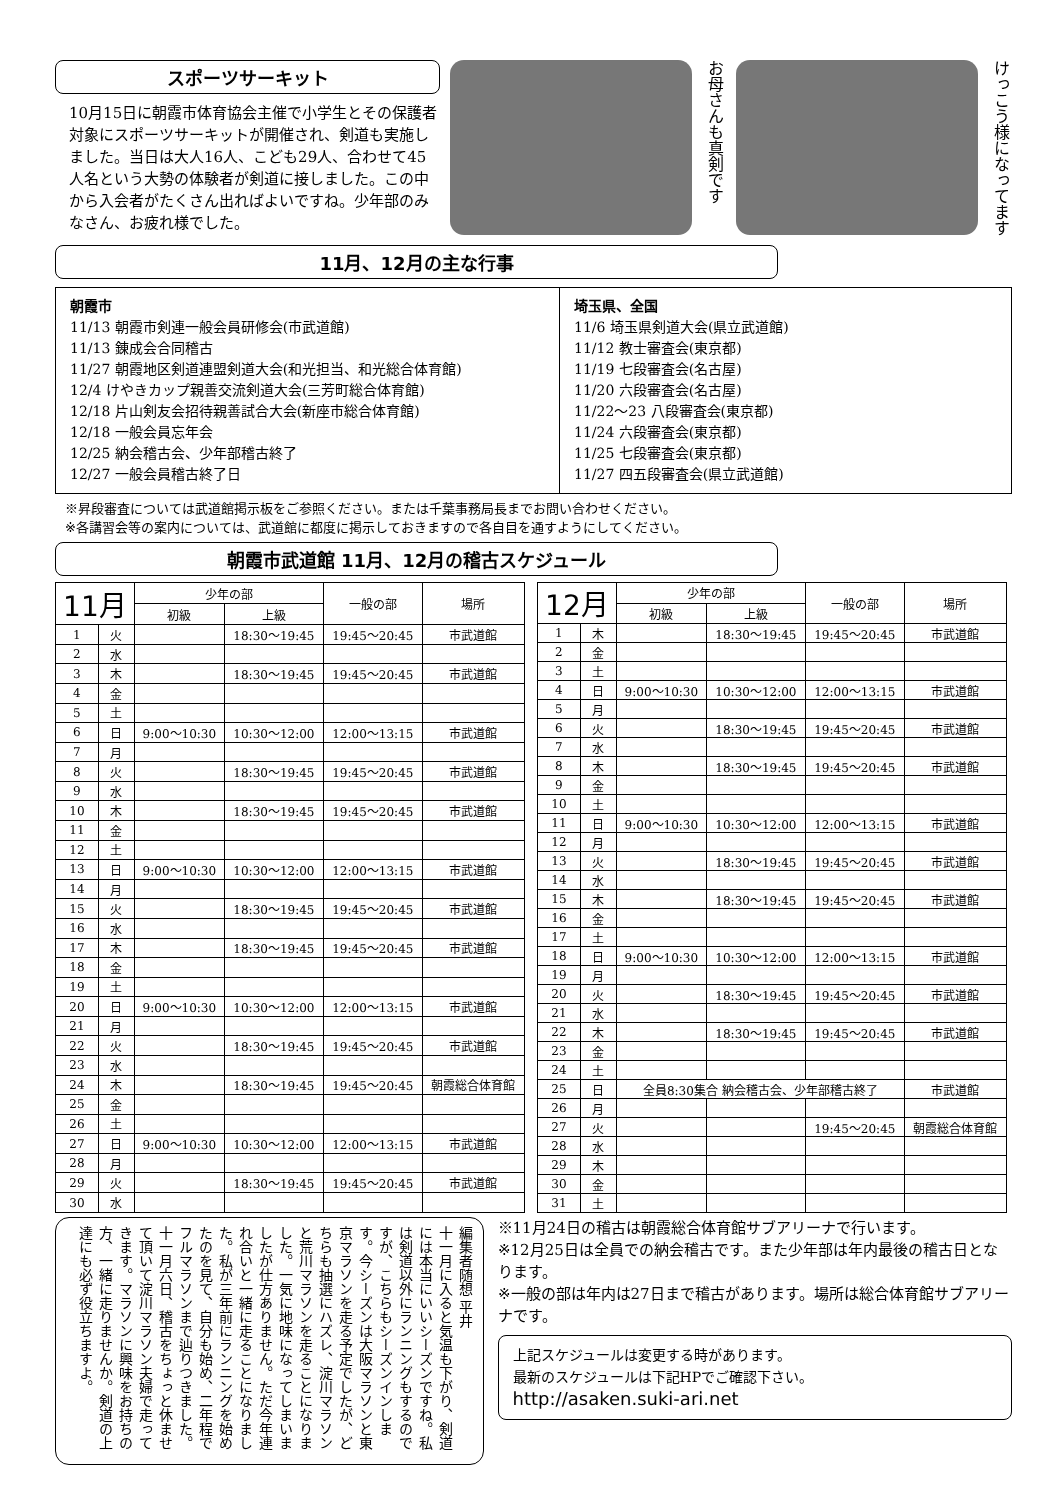スポーツサーキット
10月15日に朝霞市体育協会主催で小学生とその保護者対象にスポーツサーキットが開催され、剣道も実施しました。当日は大人16人、こども29人、合わせて45人名という大勢の体験者が剣道に接しました。この中から入会者がたくさん出ればよいですね。少年部のみなさん、お疲れ様でした。
お母さんも真剣です
けっこう様になってます
11月、12月の主な行事
朝霞市
11/13 朝霞市剣連一般会員研修会(市武道館)
11/13 錬成会合同稽古
11/27 朝霞地区剣道連盟剣道大会(和光担当、和光総合体育館)
12/4 けやきカップ親善交流剣道大会(三芳町総合体育館)
12/18 片山剣友会招待親善試合大会(新座市総合体育館)
12/18 一般会員忘年会
12/25 納会稽古会、少年部稽古終了
12/27 一般会員稽古終了日
埼玉県、全国
11/6 埼玉県剣道大会(県立武道館)
11/12 教士審査会(東京都)
11/19 七段審査会(名古屋)
11/20 六段審査会(名古屋)
11/22〜23 八段審査会(東京都)
11/24 六段審査会(東京都)
11/25 七段審査会(東京都)
11/27 四五段審査会(県立武道館)
※昇段審査については武道館掲示板をご参照ください。または千葉事務局長までお問い合わせください。
※各講習会等の案内については、武道館に都度に掲示しておきますので各自目を通すようにしてください。
朝霞市武道館 11月、12月の稽古スケジュール
| 11月 | | 少年の部 | | 一般の部 | 場所 |
| --- | --- | --- | --- | --- | --- |
| | | 初級 | 上級 | | |
| 1 | 火 | | 18:30〜19:45 | 19:45〜20:45 | 市武道館 |
| 2 | 水 | | | | |
| 3 | 木 | | 18:30〜19:45 | 19:45〜20:45 | 市武道館 |
| 4 | 金 | | | | |
| 5 | 土 | | | | |
| 6 | 日 | 9:00〜10:30 | 10:30〜12:00 | 12:00〜13:15 | 市武道館 |
| 7 | 月 | | | | |
| 8 | 火 | | 18:30〜19:45 | 19:45〜20:45 | 市武道館 |
| 9 | 水 | | | | |
| 10 | 木 | | 18:30〜19:45 | 19:45〜20:45 | 市武道館 |
| 11 | 金 | | | | |
| 12 | 土 | | | | |
| 13 | 日 | 9:00〜10:30 | 10:30〜12:00 | 12:00〜13:15 | 市武道館 |
| 14 | 月 | | | | |
| 15 | 火 | | 18:30〜19:45 | 19:45〜20:45 | 市武道館 |
| 16 | 水 | | | | |
| 17 | 木 | | 18:30〜19:45 | 19:45〜20:45 | 市武道館 |
| 18 | 金 | | | | |
| 19 | 土 | | | | |
| 20 | 日 | 9:00〜10:30 | 10:30〜12:00 | 12:00〜13:15 | 市武道館 |
| 21 | 月 | | | | |
| 22 | 火 | | 18:30〜19:45 | 19:45〜20:45 | 市武道館 |
| 23 | 水 | | | | |
| 24 | 木 | | 18:30〜19:45 | 19:45〜20:45 | 朝霞総合体育館 |
| 25 | 金 | | | | |
| 26 | 土 | | | | |
| 27 | 日 | 9:00〜10:30 | 10:30〜12:00 | 12:00〜13:15 | 市武道館 |
| 28 | 月 | | | | |
| 29 | 火 | | 18:30〜19:45 | 19:45〜20:45 | 市武道館 |
| 30 | 水 | | | | |
| 12月 | | 少年の部 | | 一般の部 | 場所 |
| --- | --- | --- | --- | --- | --- |
| | | 初級 | 上級 | | |
| 1 | 木 | | 18:30〜19:45 | 19:45〜20:45 | 市武道館 |
| 2 | 金 | | | | |
| 3 | 土 | | | | |
| 4 | 日 | 9:00〜10:30 | 10:30〜12:00 | 12:00〜13:15 | 市武道館 |
| 5 | 月 | | | | |
| 6 | 火 | | 18:30〜19:45 | 19:45〜20:45 | 市武道館 |
| 7 | 水 | | | | |
| 8 | 木 | | 18:30〜19:45 | 19:45〜20:45 | 市武道館 |
| 9 | 金 | | | | |
| 10 | 土 | | | | |
| 11 | 日 | 9:00〜10:30 | 10:30〜12:00 | 12:00〜13:15 | 市武道館 |
| 12 | 月 | | | | |
| 13 | 火 | | 18:30〜19:45 | 19:45〜20:45 | 市武道館 |
| 14 | 水 | | | | |
| 15 | 木 | | 18:30〜19:45 | 19:45〜20:45 | 市武道館 |
| 16 | 金 | | | | |
| 17 | 土 | | | | |
| 18 | 日 | 9:00〜10:30 | 10:30〜12:00 | 12:00〜13:15 | 市武道館 |
| 19 | 月 | | | | |
| 20 | 火 | | 18:30〜19:45 | 19:45〜20:45 | 市武道館 |
| 21 | 水 | | | | |
| 22 | 木 | | 18:30〜19:45 | 19:45〜20:45 | 市武道館 |
| 23 | 金 | | | | |
| 24 | 土 | | | | |
| 25 | 日 | 全員8:30集合 納会稽古会、少年部稽古終了 | | | 市武道館 |
| 26 | 月 | | | | |
| 27 | 火 | | | 19:45〜20:45 | 朝霞総合体育館 |
| 28 | 水 | | | | |
| 29 | 木 | | | | |
| 30 | 金 | | | | |
| 31 | 土 | | | | |
編集者随想 平井
十一月に入ると気温も下がり、剣道には本当にいいシーズンですね。私は剣道以外にランニングもするのですが、こちらもシーズンインします。今シーズンは大阪マラソンと東京マラソンを走る予定でしたが、どちらも抽選にハズレ、淀川マラソンと荒川マラソンを走ることになりました。一気に地味になってしまいましたが仕方ありません。ただ今年連れ合いと一緒に走ることになりました。私が三年前にランニングを始めたのを見て、自分も始め、二年程でフルマラソンまで辿りつきました。十一月六日、稽古をちょっと休ませて頂いて淀川マラソン夫婦で走ってきます。マラソンに興味をお持ちの方、一緒に走りませんか。剣道の上達にも必ず役立ちますよ。
※11月24日の稽古は朝霞総合体育館サブアリーナで行います。
※12月25日は全員での納会稽古です。また少年部は年内最後の稽古日となります。
※一般の部は年内は27日まで稽古があります。場所は総合体育館サブアリーナです。
上記スケジュールは変更する時があります。
最新のスケジュールは下記HPでご確認下さい。
http://asaken.suki-ari.net